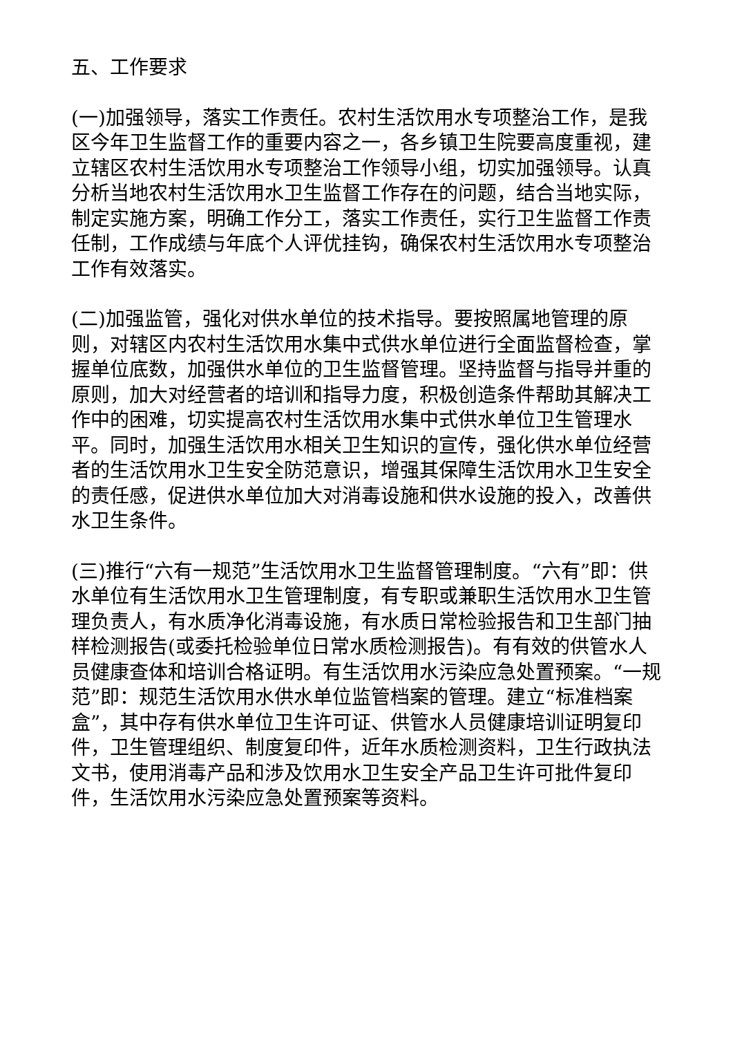五、工作要求
(一)加强领导，落实工作责任。农村生活饮用水专项整治工作，是我区今年卫生监督工作的重要内容之一，各乡镇卫生院要高度重视，建立辖区农村生活饮用水专项整治工作领导小组，切实加强领导。认真分析当地农村生活饮用水卫生监督工作存在的问题，结合当地实际，制定实施方案，明确工作分工，落实工作责任，实行卫生监督工作责任制，工作成绩与年底个人评优挂钩，确保农村生活饮用水专项整治工作有效落实。
(二)加强监管，强化对供水单位的技术指导。要按照属地管理的原则，对辖区内农村生活饮用水集中式供水单位进行全面监督检查，掌握单位底数，加强供水单位的卫生监督管理。坚持监督与指导并重的原则，加大对经营者的培训和指导力度，积极创造条件帮助其解决工作中的困难，切实提高农村生活饮用水集中式供水单位卫生管理水平。同时，加强生活饮用水相关卫生知识的宣传，强化供水单位经营者的生活饮用水卫生安全防范意识，增强其保障生活饮用水卫生安全的责任感，促进供水单位加大对消毒设施和供水设施的投入，改善供水卫生条件。
(三)推行“六有一规范”生活饮用水卫生监督管理制度。“六有”即：供水单位有生活饮用水卫生管理制度，有专职或兼职生活饮用水卫生管理负责人，有水质净化消毒设施，有水质日常检验报告和卫生部门抽样检测报告(或委托检验单位日常水质检测报告)。有有效的供管水人员健康查体和培训合格证明。有生活饮用水污染应急处置预案。“一规范”即：规范生活饮用水供水单位监管档案的管理。建立“标准档案盒”，其中存有供水单位卫生许可证、供管水人员健康培训证明复印件，卫生管理组织、制度复印件，近年水质检测资料，卫生行政执法文书，使用消毒产品和涉及饮用水卫生安全产品卫生许可批件复印件，生活饮用水污染应急处置预案等资料。